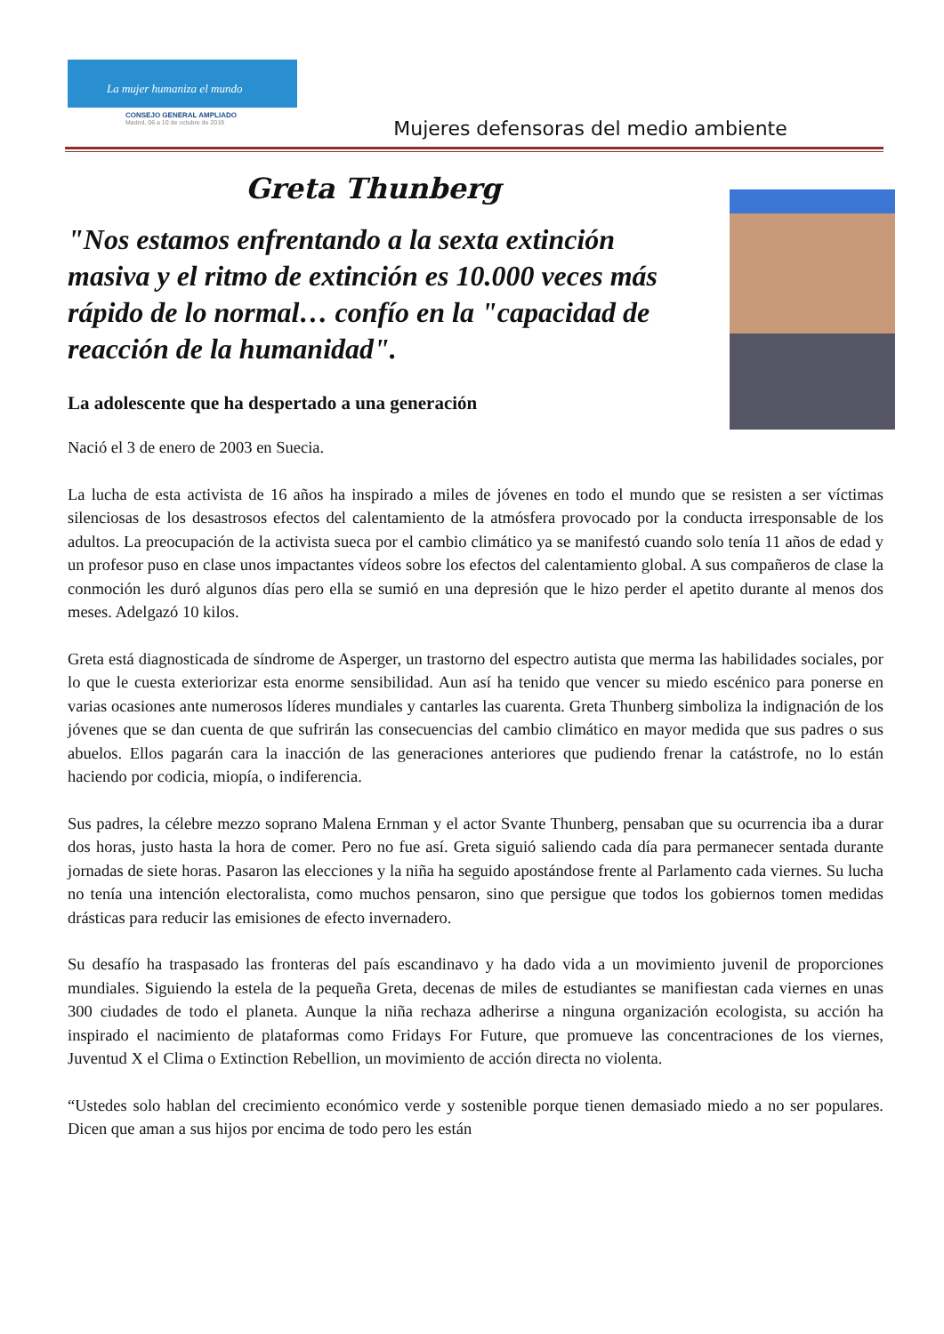La mujer humaniza el mundo
CONSEJO GENERAL AMPLIADO
Madrid, 06 a 10 de octubre de 2019
Mujeres defensoras del medio ambiente
Greta Thunberg
"Nos estamos enfrentando a la sexta extinción masiva y el ritmo de extinción es 10.000 veces más rápido de lo normal… confío en la "capacidad de reacción de la humanidad".
La adolescente que ha despertado a una generación
Nació el 3 de enero de 2003 en Suecia.
La lucha de esta activista de 16 años ha inspirado a miles de jóvenes en todo el mundo que se resisten a ser víctimas silenciosas de los desastrosos efectos del calentamiento de la atmósfera provocado por la conducta irresponsable de los adultos. La preocupación de la activista sueca por el cambio climático ya se manifestó cuando solo tenía 11 años de edad y un profesor puso en clase unos impactantes vídeos sobre los efectos del calentamiento global. A sus compañeros de clase la conmoción les duró algunos días pero ella se sumió en una depresión que le hizo perder el apetito durante al menos dos meses. Adelgazó 10 kilos.
Greta está diagnosticada de síndrome de Asperger, un trastorno del espectro autista que merma las habilidades sociales, por lo que le cuesta exteriorizar esta enorme sensibilidad. Aun así ha tenido que vencer su miedo escénico para ponerse en varias ocasiones ante numerosos líderes mundiales y cantarles las cuarenta. Greta Thunberg simboliza la indignación de los jóvenes que se dan cuenta de que sufrirán las consecuencias del cambio climático en mayor medida que sus padres o sus abuelos. Ellos pagarán cara la inacción de las generaciones anteriores que pudiendo frenar la catástrofe, no lo están haciendo por codicia, miopía, o indiferencia.
Sus padres, la célebre mezzo soprano Malena Ernman y el actor Svante Thunberg, pensaban que su ocurrencia iba a durar dos horas, justo hasta la hora de comer. Pero no fue así. Greta siguió saliendo cada día para permanecer sentada durante jornadas de siete horas. Pasaron las elecciones y la niña ha seguido apostándose frente al Parlamento cada viernes. Su lucha no tenía una intención electoralista, como muchos pensaron, sino que persigue que todos los gobiernos tomen medidas drásticas para reducir las emisiones de efecto invernadero.
Su desafío ha traspasado las fronteras del país escandinavo y ha dado vida a un movimiento juvenil de proporciones mundiales. Siguiendo la estela de la pequeña Greta, decenas de miles de estudiantes se manifiestan cada viernes en unas 300 ciudades de todo el planeta. Aunque la niña rechaza adherirse a ninguna organización ecologista, su acción ha inspirado el nacimiento de plataformas como Fridays For Future, que promueve las concentraciones de los viernes, Juventud X el Clima o Extinction Rebellion, un movimiento de acción directa no violenta.
“Ustedes solo hablan del crecimiento económico verde y sostenible porque tienen demasiado miedo a no ser populares. Dicen que aman a sus hijos por encima de todo pero les están